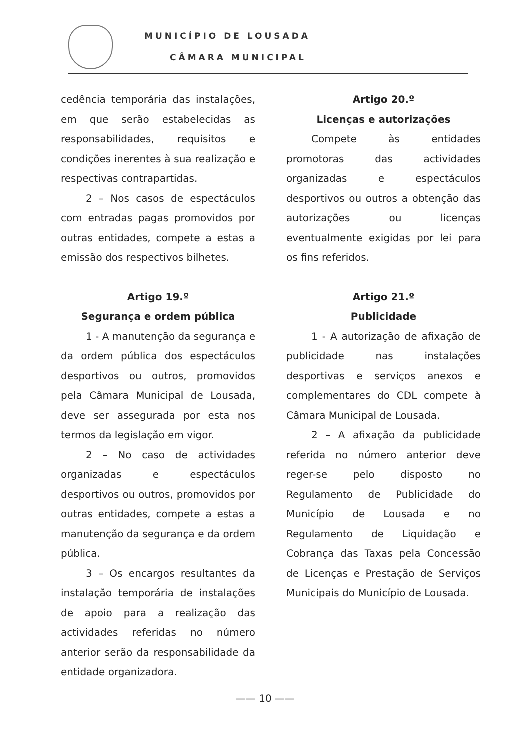MUNICÍPIO DE LOUSADA
CÂMARA MUNICIPAL
cedência temporária das instalações, em que serão estabelecidas as responsabilidades, requisitos e condições inerentes à sua realização e respectivas contrapartidas.
2 – Nos casos de espectáculos com entradas pagas promovidos por outras entidades, compete a estas a emissão dos respectivos bilhetes.
Artigo 19.º
Segurança e ordem pública
1 - A manutenção da segurança e da ordem pública dos espectáculos desportivos ou outros, promovidos pela Câmara Municipal de Lousada, deve ser assegurada por esta nos termos da legislação em vigor.
2 – No caso de actividades organizadas e espectáculos desportivos ou outros, promovidos por outras entidades, compete a estas a manutenção da segurança e da ordem pública.
3 – Os encargos resultantes da instalação temporária de instalações de apoio para a realização das actividades referidas no número anterior serão da responsabilidade da entidade organizadora.
Artigo 20.º
Licenças e autorizações
Compete às entidades promotoras das actividades organizadas e espectáculos desportivos ou outros a obtenção das autorizações ou licenças eventualmente exigidas por lei para os fins referidos.
Artigo 21.º
Publicidade
1 - A autorização de afixação de publicidade nas instalações desportivas e serviços anexos e complementares do CDL compete à Câmara Municipal de Lousada.
2 – A afixação da publicidade referida no número anterior deve reger-se pelo disposto no Regulamento de Publicidade do Município de Lousada e no Regulamento de Liquidação e Cobrança das Taxas pela Concessão de Licenças e Prestação de Serviços Municipais do Município de Lousada.
—— 10 ——